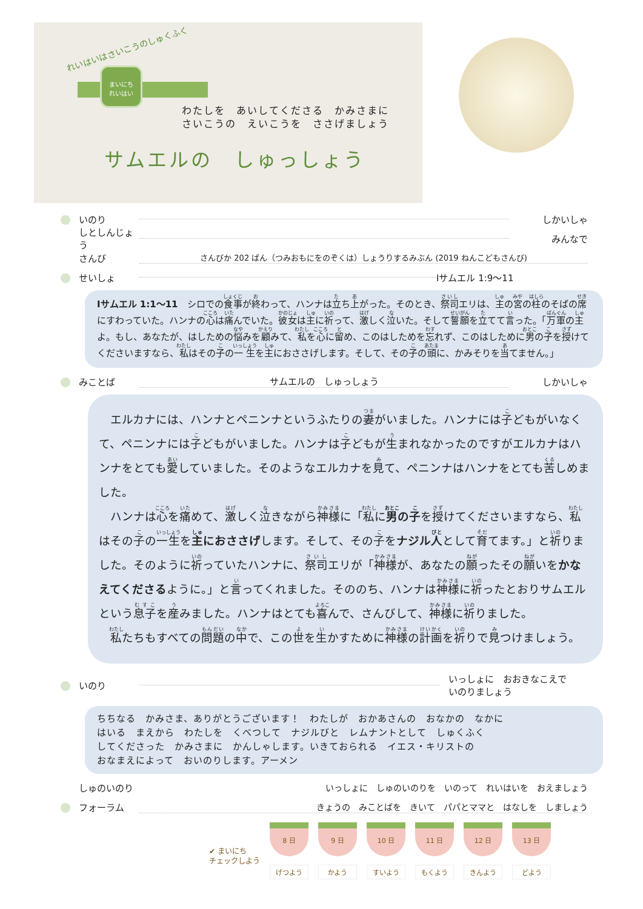れいはいはさいこうのしゅくふく
まいにち
れいはい
わたしを　あいしてくださる　かみさまに
さいこうの　えいこうを　ささげましょう
サムエルの　しゅっしょう
いのり しかいしゃ
しとしんじょう みんなで
さんび さんびか 202 ばん（つみおもにをのぞくは）しょうりするみぶん (2019 ねんこどもさんび)
せいしょ Ⅰサムエル 1:9〜11
Ⅰサムエル 1:1〜11　シロでの食事が終わって、ハンナは立ち上がった。そのとき、祭司エリは、主の宮の柱のそばの席にすわっていた。ハンナの心は痛んでいた。彼女は主に祈って、激しく泣いた。そして誓願を立てて言った。「万軍の主よ。もし、あなたが、はしための悩みを顧みて、私を心に留め、このはしためを忘れず、このはしために男の子を授けてくださいますなら、私はその子の一生を主におささげします。そして、その子の頭に、かみそりを当てません。」
みことば サムエルの　しゅっしょう しかいしゃ
　エルカナには、ハンナとペニンナというふたりの妻がいました。ハンナには子どもがいなくて、ペニンナには子どもがいました。ハンナは子どもが生まれなかったのですがエルカナはハンナをとても愛していました。そのようなエルカナを見て、ペニンナはハンナをとても苦しめました。
　ハンナは心を痛めて、激しく泣きながら神様に「私に男の子を授けてくださいますなら、私はその子の一生を主におささげします。そして、その子をナジル人として育てます。」と祈りました。そのように祈っていたハンナに、祭司エリが「神様が、あなたの願ったその願いをかなえてくださるように。」と言ってくれました。そののち、ハンナは神様に祈ったとおりサムエルという息子を産みました。ハンナはとても喜んで、さんびして、神様に祈りました。
　私たちもすべての問題の中で、この世を生かすために神様の計画を祈りで見つけましょう。
いのり いっしょに　おおきなこえで
いのりましょう
ちちなる　かみさま、ありがとうございます！　わたしが　おかあさんの　おなかの　なかに
はいる　まえから　わたしを　くべつして　ナジルびと　レムナントとして　しゅくふく
してくださった　かみさまに　かんしゃします。いきておられる　イエス・キリストの
おなまえによって　おいのりします。アーメン
しゅのいのり いっしょに　しゅのいのりを　いのって　れいはいを　おえましょう
フォーラム きょうの　みことばを　きいて　パパとママと　はなしを　しましょう
✔ まいにち
チェックしよう
8 日
げつよう
9 日
かよう
10 日
すいよう
11 日
もくよう
12 日
きんよう
13 日
どよう